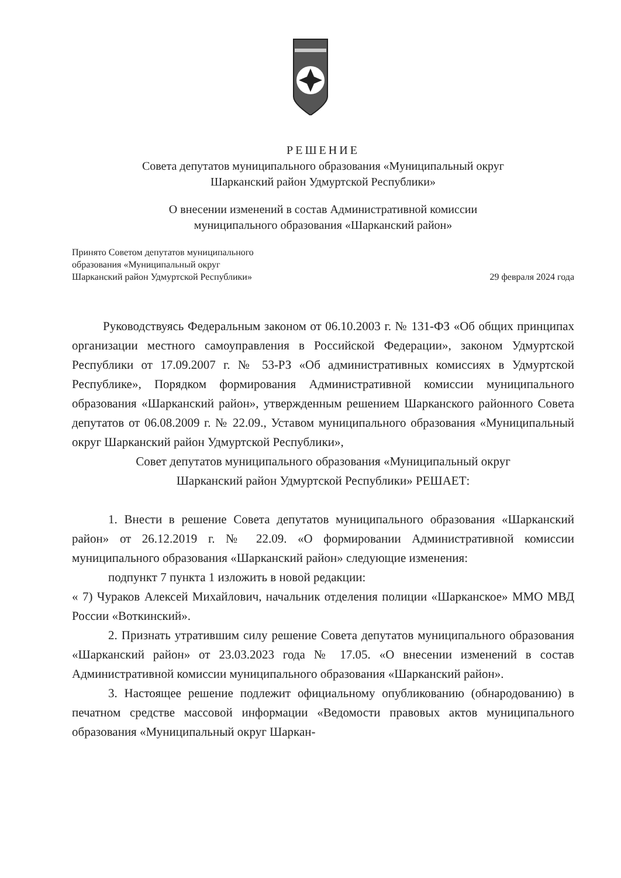РЕШЕНИЕ
Совета депутатов муниципального образования «Муниципальный округ
Шарканский район Удмуртской Республики»
О внесении изменений в состав Административной комиссии
муниципального образования «Шарканский район»
Принято Советом депутатов муниципального
образования «Муниципальный округ
Шарканский район Удмуртской Республики»
29 февраля 2024 года
Руководствуясь Федеральным законом от 06.10.2003 г. № 131-ФЗ «Об общих принципах организации местного самоуправления в Российской Федерации», законом Удмуртской Республики от 17.09.2007 г. № 53-РЗ «Об административных комиссиях в Удмуртской Республике», Порядком формирования Административной комиссии муниципального образования «Шарканский район», утвержденным решением Шарканского районного Совета депутатов от 06.08.2009 г. № 22.09., Уставом муниципального образования «Муниципальный округ Шарканский район Удмуртской Республики»,
Совет депутатов муниципального образования «Муниципальный округ
Шарканский район Удмуртской Республики» РЕШАЕТ:
1. Внести в решение Совета депутатов муниципального образования «Шарканский район» от 26.12.2019 г. № 22.09. «О формировании Административной комиссии муниципального образования «Шарканский район» следующие изменения:
подпункт 7 пункта 1 изложить в новой редакции:
« 7) Чураков Алексей Михайлович, начальник отделения полиции «Шарканское» ММО МВД России «Воткинский».
2. Признать утратившим силу решение Совета депутатов муниципального образования «Шарканский район» от 23.03.2023 года № 17.05. «О внесении изменений в состав Административной комиссии муниципального образования «Шарканский район».
3. Настоящее решение подлежит официальному опубликованию (обнародованию) в печатном средстве массовой информации «Ведомости правовых актов муниципального образования «Муниципальный округ Шаркан-